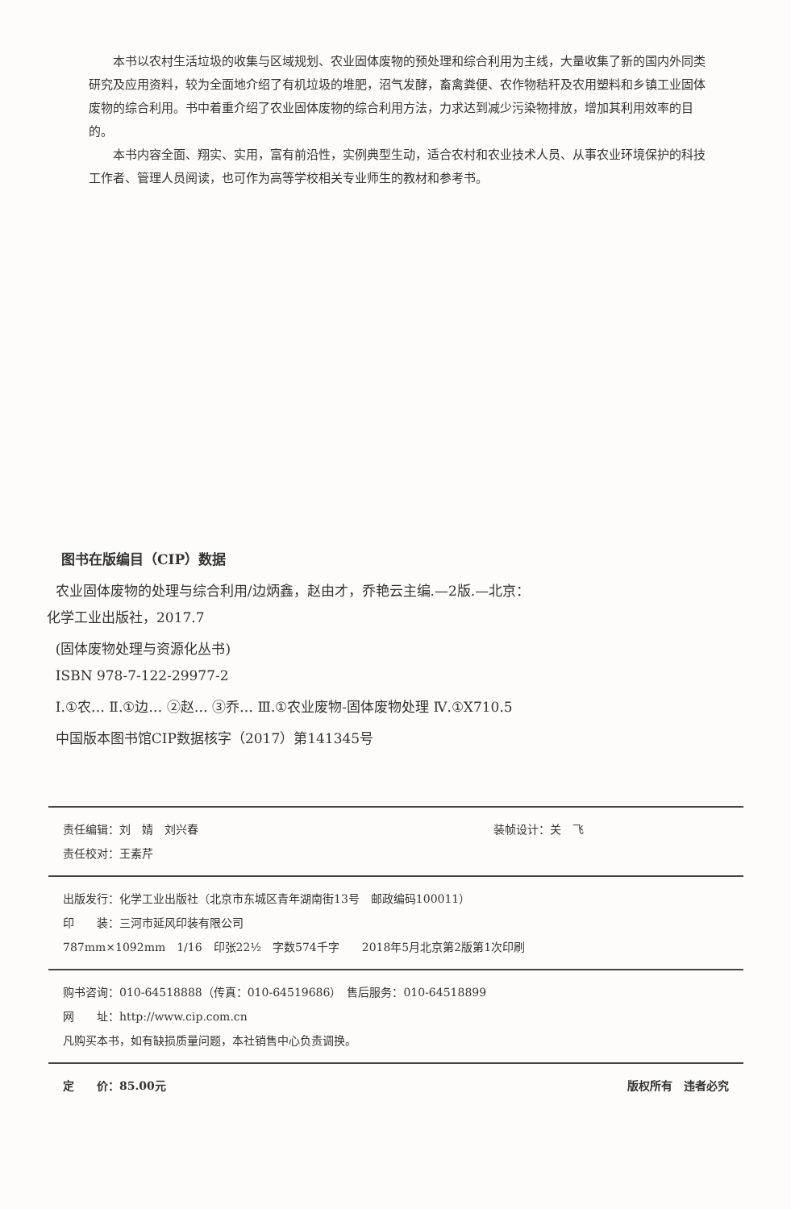本书以农村生活垃圾的收集与区域规划、农业固体废物的预处理和综合利用为主线，大量收集了新的国内外同类研究及应用资料，较为全面地介绍了有机垃圾的堆肥，沼气发酵，畜禽粪便、农作物秸秆及农用塑料和乡镇工业固体废物的综合利用。书中着重介绍了农业固体废物的综合利用方法，力求达到减少污染物排放，增加其利用效率的目的。
本书内容全面、翔实、实用，富有前沿性，实例典型生动，适合农村和农业技术人员、从事农业环境保护的科技工作者、管理人员阅读，也可作为高等学校相关专业师生的教材和参考书。
图书在版编目（CIP）数据
农业固体废物的处理与综合利用/边炳鑫，赵由才，乔艳云主编.—2版.—北京：化学工业出版社，2017.7
(固体废物处理与资源化丛书)
ISBN 978-7-122-29977-2
Ⅰ.①农… Ⅱ.①边… ②赵… ③乔… Ⅲ.①农业废物-固体废物处理 Ⅳ.①X710.5
中国版本图书馆CIP数据核字（2017）第141345号
责任编辑：刘　婧　刘兴春 装帧设计：关　飞
责任校对：王素芹
出版发行：化学工业出版社（北京市东城区青年湖南街13号　邮政编码100011）
印　　装：三河市延风印装有限公司
787mm×1092mm　1/16　印张22½　字数574千字　　2018年5月北京第2版第1次印刷
购书咨询：010-64518888（传真：010-64519686）　售后服务：010-64518899
网　　址：http://www.cip.com.cn
凡购买本书，如有缺损质量问题，本社销售中心负责调换。
定　　价：85.00元 版权所有　违者必究